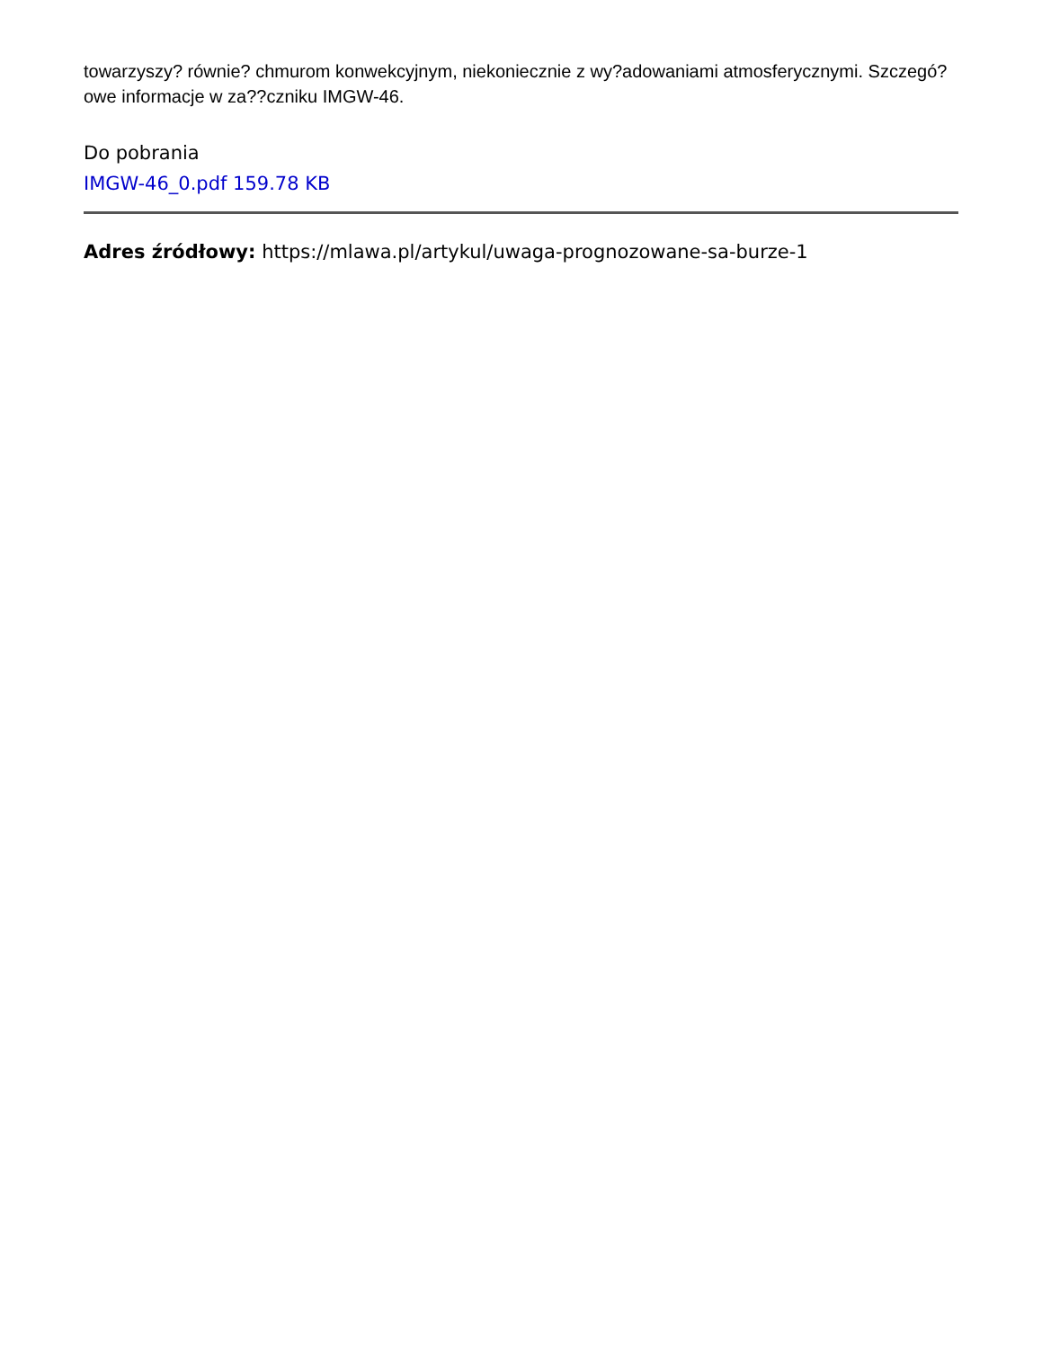towarzyszy? równie? chmurom konwekcyjnym, niekoniecznie z wy?adowaniami atmosferycznymi. Szczegó?owe informacje w za??czniku IMGW-46.
Do pobrania
IMGW-46_0.pdf 159.78 KB
Adres źródłowy: https://mlawa.pl/artykul/uwaga-prognozowane-sa-burze-1